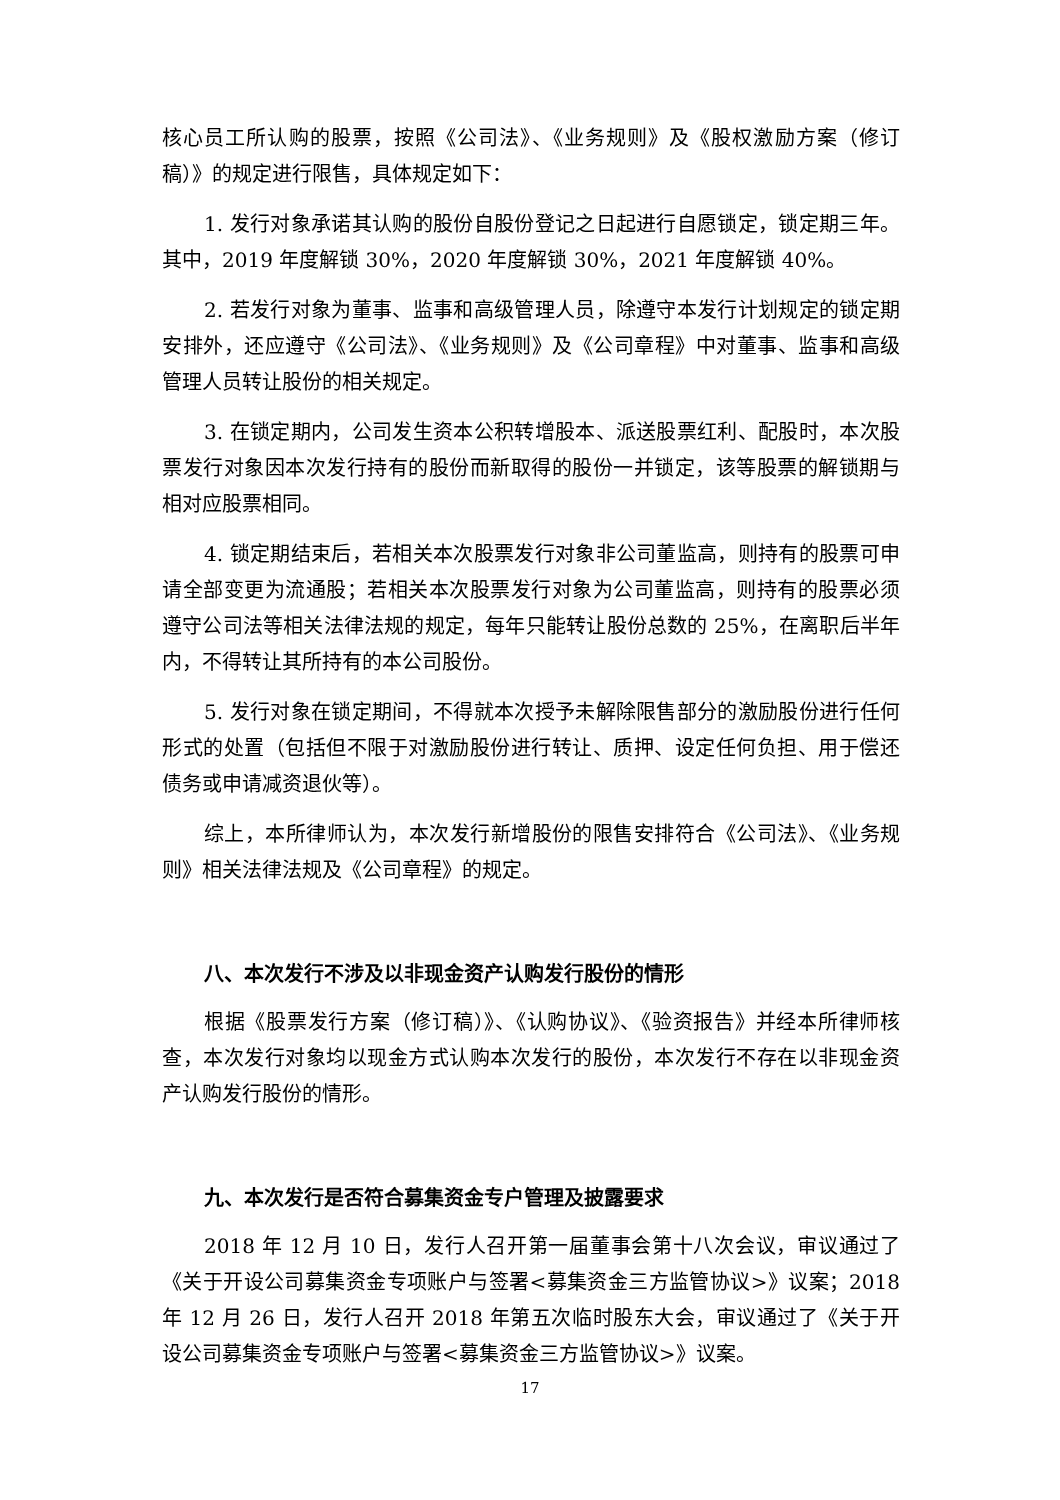核心员工所认购的股票，按照《公司法》、《业务规则》及《股权激励方案（修订稿）》的规定进行限售，具体规定如下：
1. 发行对象承诺其认购的股份自股份登记之日起进行自愿锁定，锁定期三年。其中，2019 年度解锁 30%，2020 年度解锁 30%，2021 年度解锁 40%。
2. 若发行对象为董事、监事和高级管理人员，除遵守本发行计划规定的锁定期安排外，还应遵守《公司法》、《业务规则》及《公司章程》中对董事、监事和高级管理人员转让股份的相关规定。
3. 在锁定期内，公司发生资本公积转增股本、派送股票红利、配股时，本次股票发行对象因本次发行持有的股份而新取得的股份一并锁定，该等股票的解锁期与相对应股票相同。
4. 锁定期结束后，若相关本次股票发行对象非公司董监高，则持有的股票可申请全部变更为流通股；若相关本次股票发行对象为公司董监高，则持有的股票必须遵守公司法等相关法律法规的规定，每年只能转让股份总数的 25%，在离职后半年内，不得转让其所持有的本公司股份。
5. 发行对象在锁定期间，不得就本次授予未解除限售部分的激励股份进行任何形式的处置（包括但不限于对激励股份进行转让、质押、设定任何负担、用于偿还债务或申请减资退伙等）。
综上，本所律师认为，本次发行新增股份的限售安排符合《公司法》、《业务规则》相关法律法规及《公司章程》的规定。
八、本次发行不涉及以非现金资产认购发行股份的情形
根据《股票发行方案（修订稿）》、《认购协议》、《验资报告》并经本所律师核查，本次发行对象均以现金方式认购本次发行的股份，本次发行不存在以非现金资产认购发行股份的情形。
九、本次发行是否符合募集资金专户管理及披露要求
2018 年 12 月 10 日，发行人召开第一届董事会第十八次会议，审议通过了《关于开设公司募集资金专项账户与签署<募集资金三方监管协议>》议案；2018 年 12 月 26 日，发行人召开 2018 年第五次临时股东大会，审议通过了《关于开设公司募集资金专项账户与签署<募集资金三方监管协议>》议案。
17